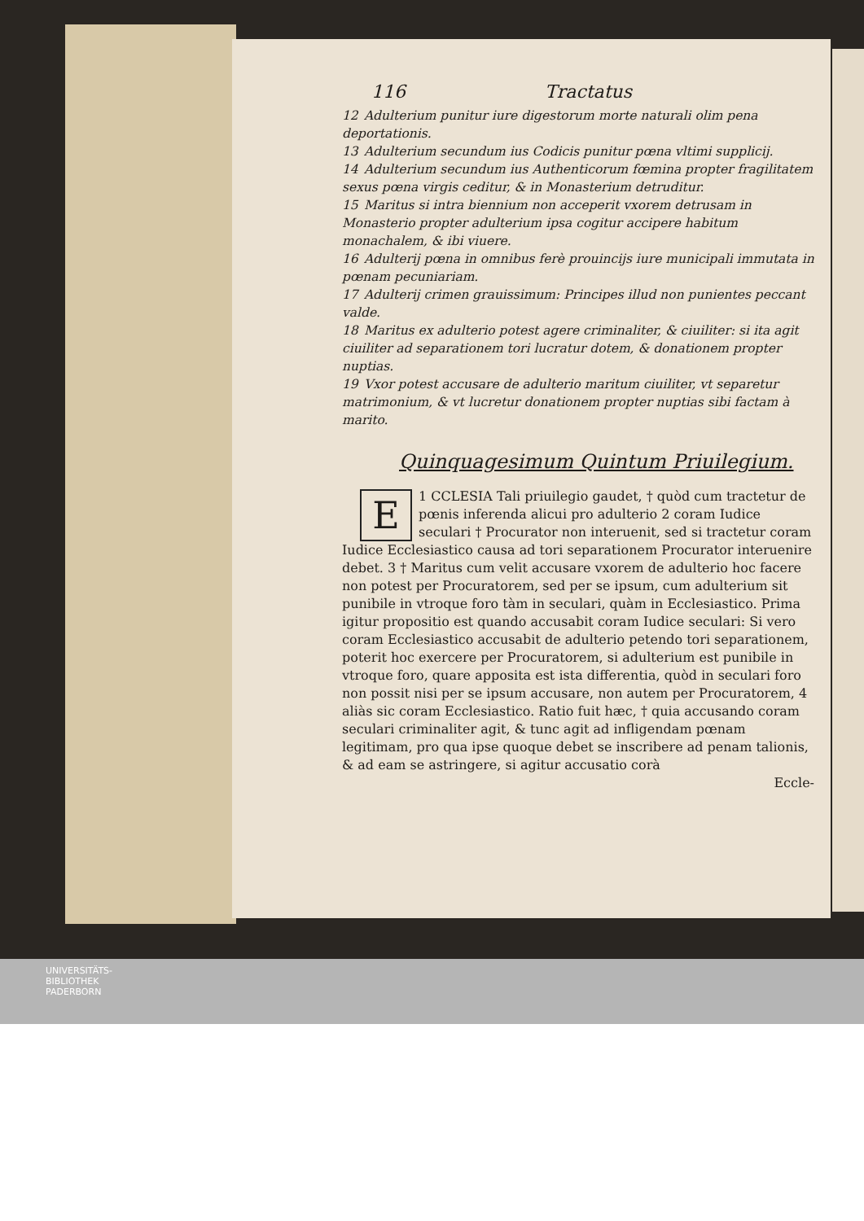116 Tractatus
12 Adulterium punitur iure digestorum morte naturali olim pena deportationis.
13 Adulterium secundum ius Codicis punitur pœna vltimi supplicij.
14 Adulterium secundum ius Authenticorum fœmina propter fragilitatem sexus pœna virgis ceditur, & in Monasterium detruditur.
15 Maritus si intra biennium non acceperit vxorem detrusam in Monasterio propter adulterium ipsa cogitur accipere habitum monachalem, & ibi viuere.
16 Adulterij pœna in omnibus ferè prouincijs iure municipali immutata in pœnam pecuniariam.
17 Adulterij crimen grauissimum: Principes illud non punientes peccant valde.
18 Maritus ex adulterio potest agere criminaliter, & ciuiliter: si ita agit ciuiliter ad separationem tori lucratur dotem, & donationem propter nuptias.
19 Vxor potest accusare de adulterio maritum ciuiliter, vt separetur matrimonium, & vt lucretur donationem propter nuptias sibi factam à marito.
Quinquagesimum Quintum Priuilegium.
1 E CCLESIA Tali priuilegio gaudet, † quòd cum tractetur de pœnis inferenda alicui pro adulterio 2 coram Iudice seculari † Procurator non interuenit, sed si tractetur coram Iudice Ecclesiastico causa ad tori separationem Procurator interuenire debet. 3 † Maritus cum velit accusare vxorem de adulterio hoc facere non potest per Procuratorem, sed per se ipsum, cum adulterium sit punibile in vtroque foro tàm in seculari, quàm in Ecclesiastico. Prima igitur propositio est quando accusabit coram Iudice seculari: Si vero coram Ecclesiastico accusabit de adulterio petendo tori separationem, poterit hoc exercere per Procuratorem, si adulterium est punibile in vtroque foro, quare apposita est ista differentia, quòd in seculari foro non possit nisi per se ipsum accusare, non autem per Procuratorem, 4 aliàs sic coram Ecclesiastico. Ratio fuit hæc, † quia accusando coram seculari criminaliter agit, & tunc agit ad infligendam pœnam legitimam, pro qua ipse quoque debet se inscribere ad penam talionis, & ad eam se astringere, si agitur accusatio corà
Eccle-
UNIVERSITÄTS-
BIBLIOTHEK
PADERBORN